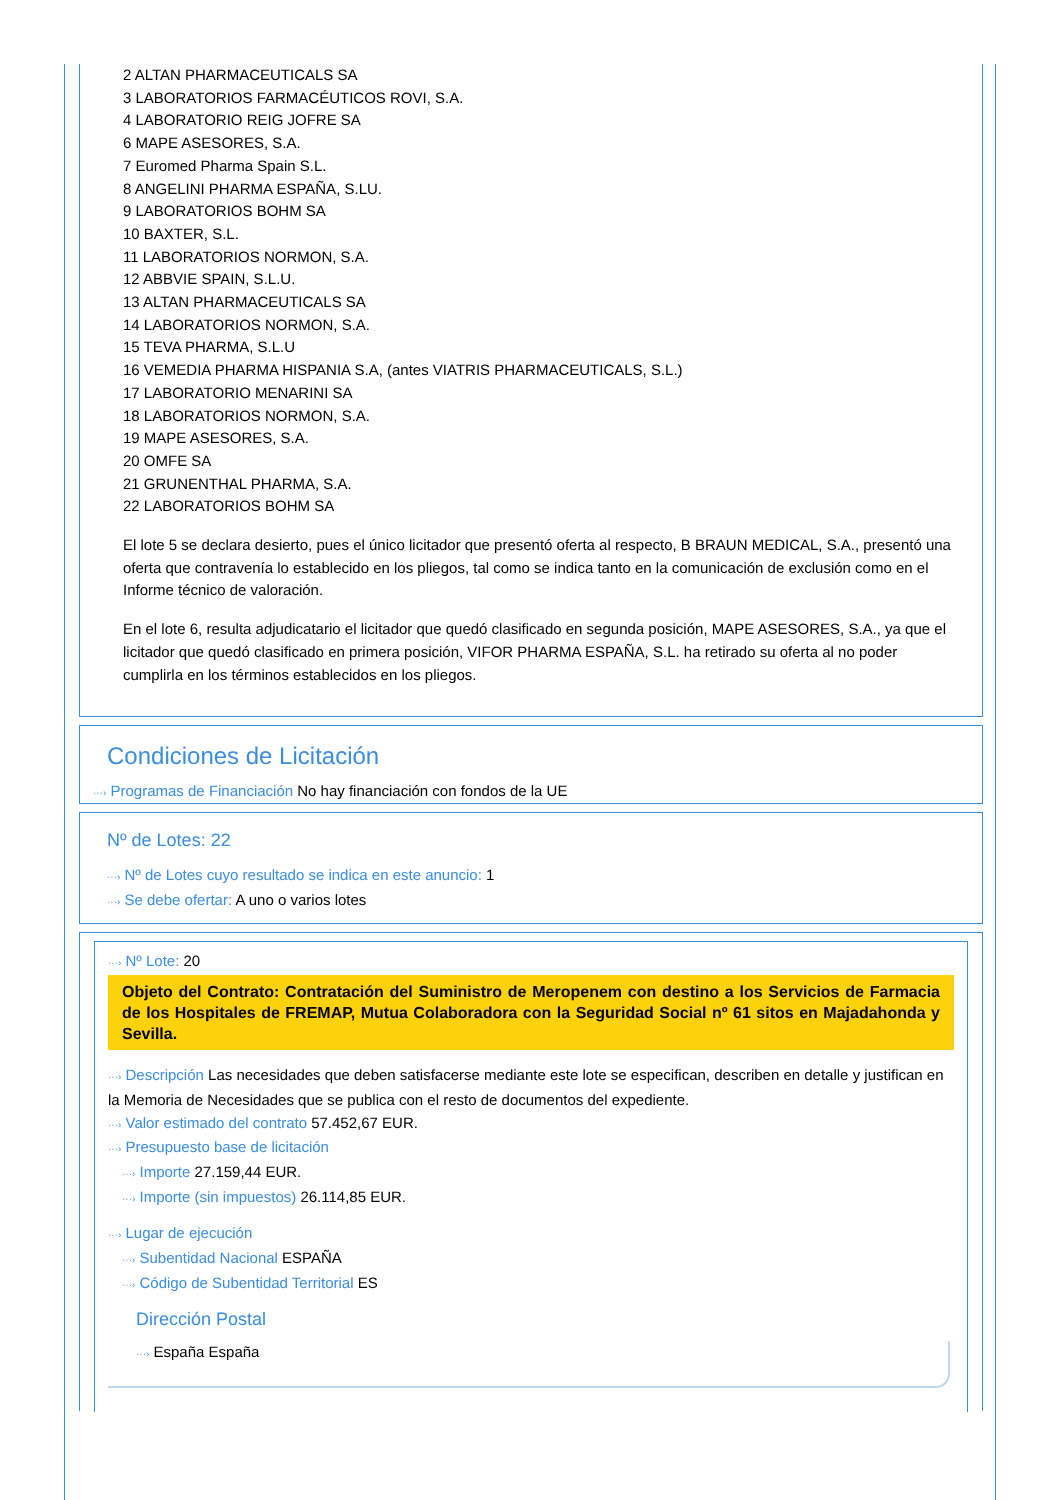2 ALTAN PHARMACEUTICALS SA
3 LABORATORIOS FARMACÉUTICOS ROVI, S.A.
4 LABORATORIO REIG JOFRE SA
6 MAPE ASESORES, S.A.
7 Euromed Pharma Spain S.L.
8 ANGELINI PHARMA ESPAÑA, S.LU.
9 LABORATORIOS BOHM SA
10 BAXTER, S.L.
11 LABORATORIOS NORMON, S.A.
12 ABBVIE SPAIN, S.L.U.
13 ALTAN PHARMACEUTICALS SA
14 LABORATORIOS NORMON, S.A.
15 TEVA PHARMA, S.L.U
16 VEMEDIA PHARMA HISPANIA S.A, (antes VIATRIS PHARMACEUTICALS, S.L.)
17 LABORATORIO MENARINI SA
18 LABORATORIOS NORMON, S.A.
19 MAPE ASESORES, S.A.
20 OMFE SA
21 GRUNENTHAL PHARMA, S.A.
22 LABORATORIOS BOHM SA
El lote 5 se declara desierto, pues el único licitador que presentó oferta al respecto, B BRAUN MEDICAL, S.A., presentó una oferta que contravenía lo establecido en los pliegos, tal como se indica tanto en la comunicación de exclusión como en el Informe técnico de valoración.
En el lote 6, resulta adjudicatario el licitador que quedó clasificado en segunda posición, MAPE ASESORES, S.A., ya que el licitador que quedó clasificado en primera posición, VIFOR PHARMA ESPAÑA, S.L. ha retirado su oferta al no poder cumplirla en los términos establecidos en los pliegos.
Condiciones de Licitación
···› Programas de Financiación No hay financiación con fondos de la UE
Nº de Lotes: 22
···› Nº de Lotes cuyo resultado se indica en este anuncio: 1
···› Se debe ofertar: A uno o varios lotes
···› Nº Lote: 20
Objeto del Contrato: Contratación del Suministro de Meropenem con destino a los Servicios de Farmacia de los Hospitales de FREMAP, Mutua Colaboradora con la Seguridad Social nº 61 sitos en Majadahonda y Sevilla.
···› Descripción Las necesidades que deben satisfacerse mediante este lote se especifican, describen en detalle y justifican en la Memoria de Necesidades que se publica con el resto de documentos del expediente.
···› Valor estimado del contrato 57.452,67 EUR.
···› Presupuesto base de licitación
···› Importe 27.159,44 EUR.
···› Importe (sin impuestos) 26.114,85 EUR.
···› Lugar de ejecución
···› Subentidad Nacional ESPAÑA
···› Código de Subentidad Territorial ES
Dirección Postal
···› España España